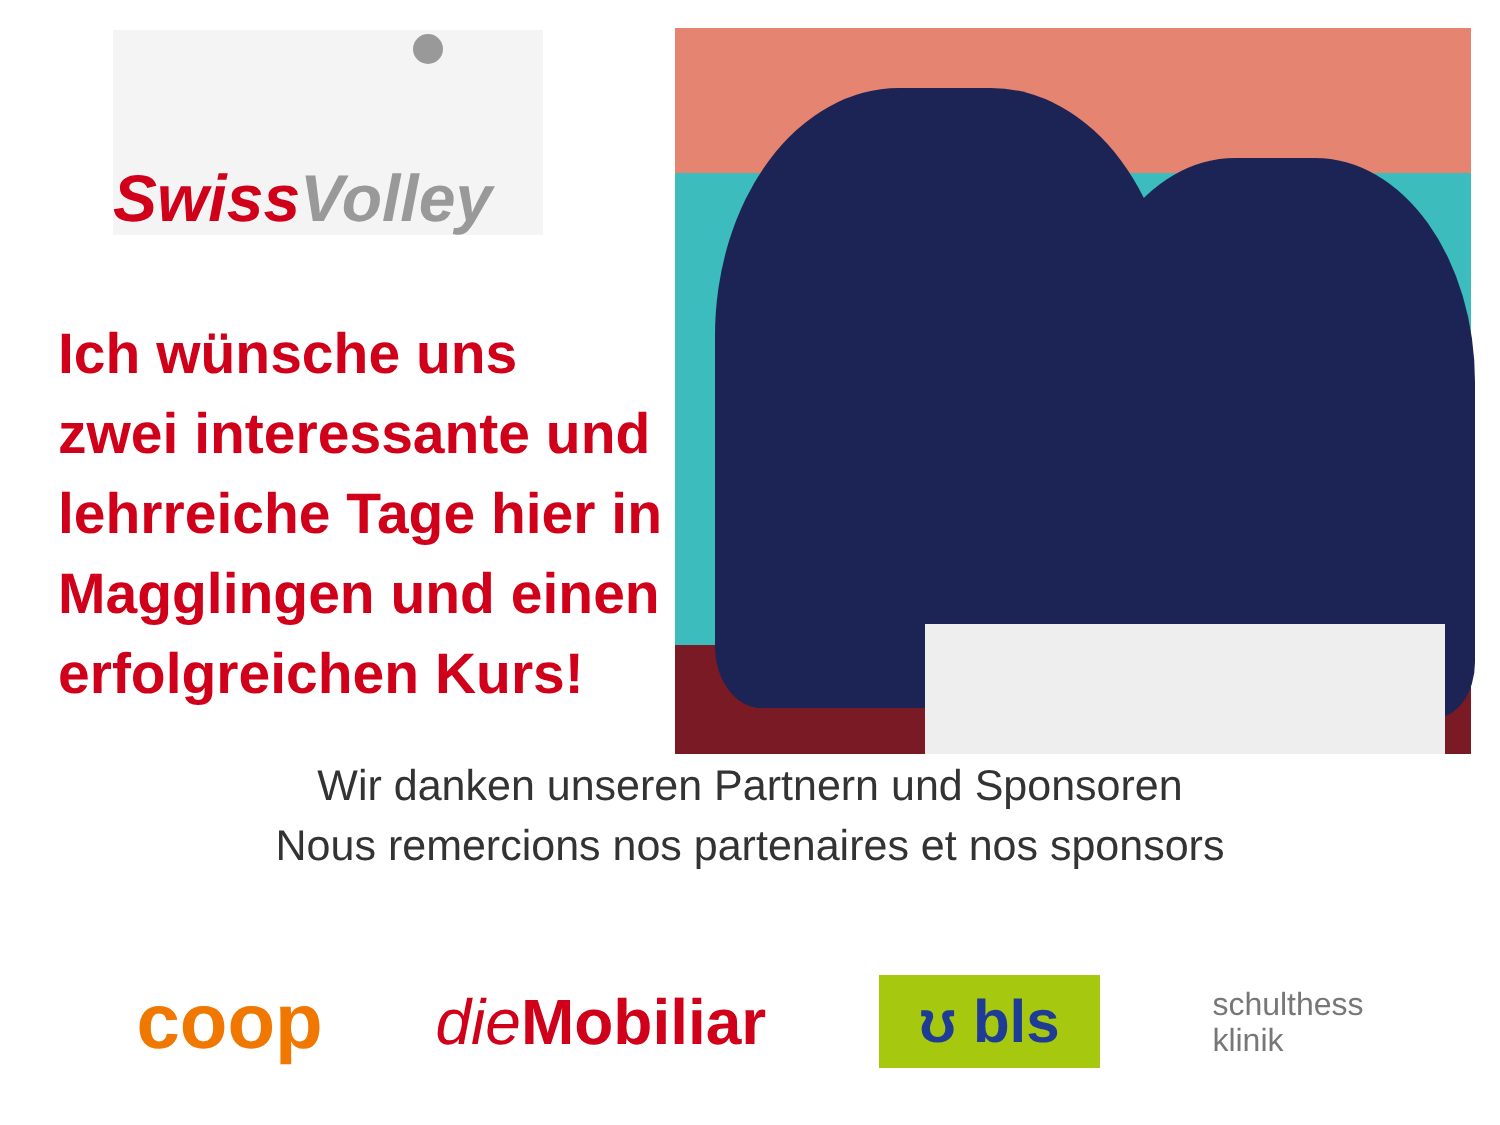Swiss Volley
Ich wünsche uns
zwei interessante und
lehrreiche Tage hier in
Magglingen und einen
erfolgreichen Kurs!
Wir danken unseren Partnern und Sponsoren
Nous remercions nos partenaires et nos sponsors
coop
die Mobiliar
ʊ bls
schulthess
klinik